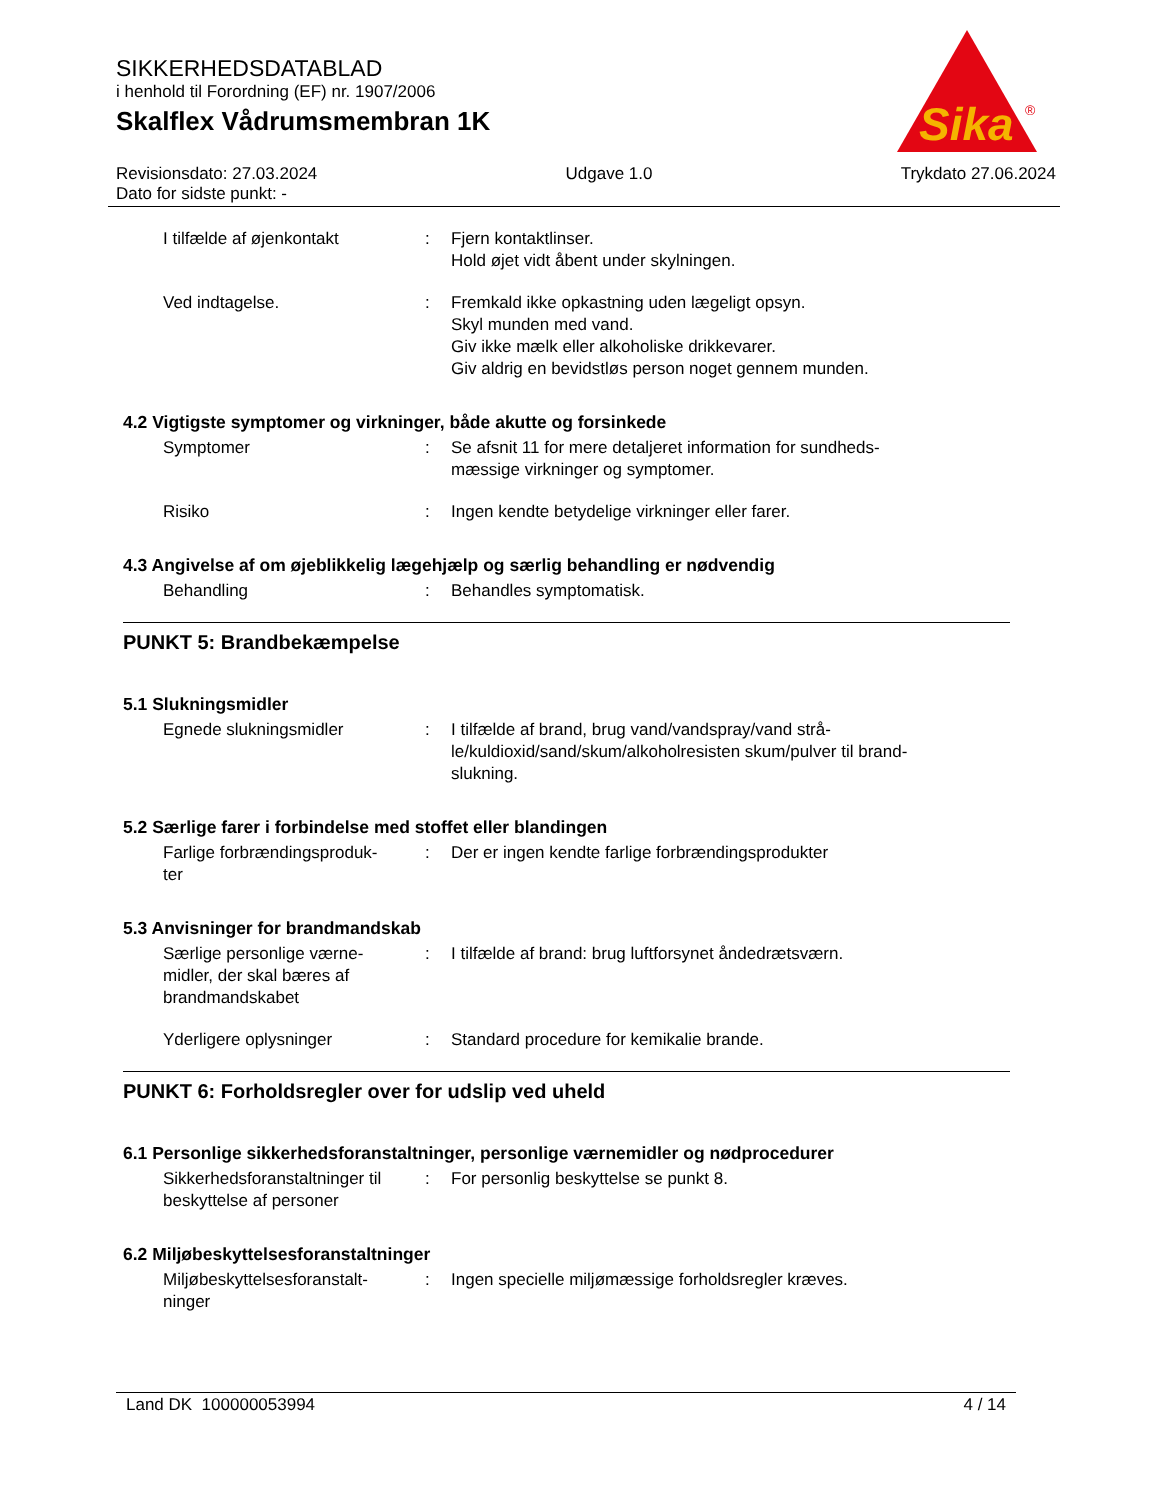SIKKERHEDSDATABLAD
i henhold til Forordning (EF) nr. 1907/2006
Skalflex Vådrumsmembran 1K
Sika
®
Revisionsdato: 27.03.2024
Dato for sidste punkt: -
Udgave 1.0 Trykdato 27.06.2024
I tilfælde af øjenkontakt : Fjern kontaktlinser.
Hold øjet vidt åbent under skylningen.
Ved indtagelse. : Fremkald ikke opkastning uden lægeligt opsyn.
Skyl munden med vand.
Giv ikke mælk eller alkoholiske drikkevarer.
Giv aldrig en bevidstløs person noget gennem munden.
4.2 Vigtigste symptomer og virkninger, både akutte og forsinkede
Symptomer : Se afsnit 11 for mere detaljeret information for sundheds-
mæssige virkninger og symptomer.
Risiko : Ingen kendte betydelige virkninger eller farer.
4.3 Angivelse af om øjeblikkelig lægehjælp og særlig behandling er nødvendig
Behandling : Behandles symptomatisk.
PUNKT 5: Brandbekæmpelse
5.1 Slukningsmidler
Egnede slukningsmidler : I tilfælde af brand, brug vand/vandspray/vand strå-
le/kuldioxid/sand/skum/alkoholresisten skum/pulver til brand-
slukning.
5.2 Særlige farer i forbindelse med stoffet eller blandingen
Farlige forbrændingsproduk-
ter
: Der er ingen kendte farlige forbrændingsprodukter
5.3 Anvisninger for brandmandskab
Særlige personlige værne-
midler, der skal bæres af
brandmandskabet
: I tilfælde af brand: brug luftforsynet åndedrætsværn.
Yderligere oplysninger : Standard procedure for kemikalie brande.
PUNKT 6: Forholdsregler over for udslip ved uheld
6.1 Personlige sikkerhedsforanstaltninger, personlige værnemidler og nødprocedurer
Sikkerhedsforanstaltninger til
beskyttelse af personer
: For personlig beskyttelse se punkt 8.
6.2 Miljøbeskyttelsesforanstaltninger
Miljøbeskyttelsesforanstalt-
ninger
: Ingen specielle miljømæssige forholdsregler kræves.
Land DK 100000053994 4 / 14